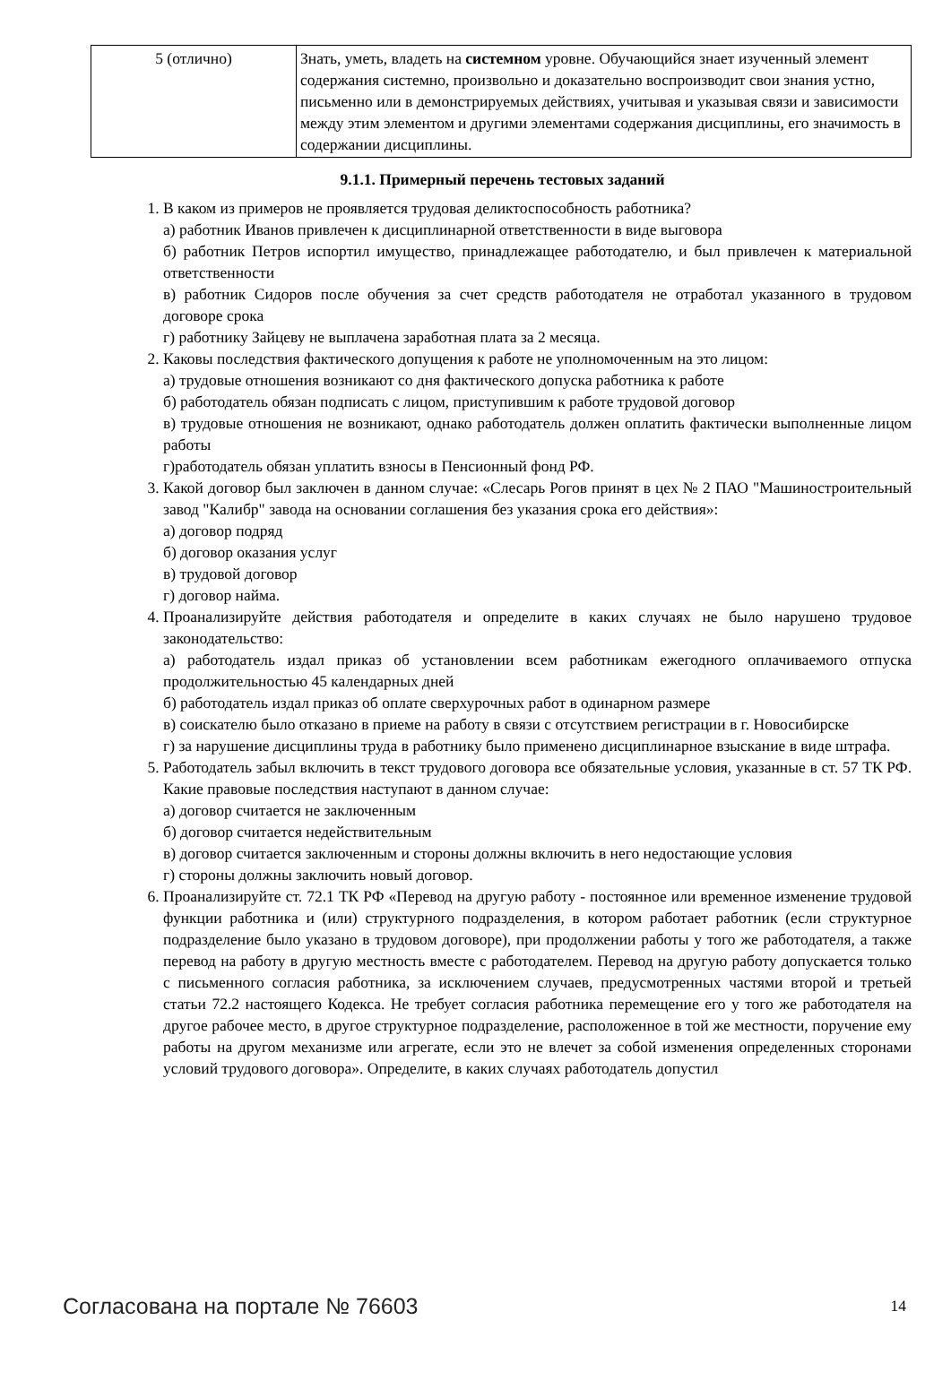| 5 (отлично) | Знать, уметь, владеть на системном уровне. Обучающийся знает изученный элемент содержания системно, произвольно и доказательно воспроизводит свои знания устно, письменно или в демонстрируемых действиях, учитывая и указывая связи и зависимости между этим элементом и другими элементами содержания дисциплины, его значимость в содержании дисциплины. |
9.1.1. Примерный перечень тестовых заданий
1. В каком из примеров не проявляется трудовая деликтоспособность работника?
а) работник Иванов привлечен к дисциплинарной ответственности в виде выговора
б) работник Петров испортил имущество, принадлежащее работодателю, и был привлечен к материальной ответственности
в) работник Сидоров после обучения за счет средств работодателя не отработал указанного в трудовом договоре срока
г) работнику Зайцеву не выплачена заработная плата за 2 месяца.
2. Каковы последствия фактического допущения к работе не уполномоченным на это лицом:
а) трудовые отношения возникают со дня фактического допуска работника к работе
б) работодатель обязан подписать с лицом, приступившим к работе трудовой договор
в) трудовые отношения не возникают, однако работодатель должен оплатить фактически выполненные лицом работы
г)работодатель обязан уплатить взносы в Пенсионный фонд РФ.
3. Какой договор был заключен в данном случае: «Слесарь Рогов принят в цех № 2 ПАО "Машиностроительный завод "Калибр" завода на основании соглашения без указания срока его действия»:
а) договор подряд
б) договор оказания услуг
в) трудовой договор
г) договор найма.
4. Проанализируйте действия работодателя и определите в каких случаях не было нарушено трудовое законодательство:
а) работодатель издал приказ об установлении всем работникам ежегодного оплачиваемого отпуска продолжительностью 45 календарных дней
б) работодатель издал приказ об оплате сверхурочных работ в одинарном размере
в) соискателю было отказано в приеме на работу в связи с отсутствием регистрации в г. Новосибирске
г) за нарушение дисциплины труда в работнику было применено дисциплинарное взыскание в виде штрафа.
5. Работодатель забыл включить в текст трудового договора все обязательные условия, указанные в ст. 57 ТК РФ. Какие правовые последствия наступают в данном случае:
а) договор считается не заключенным
б) договор считается недействительным
в) договор считается заключенным и стороны должны включить в него недостающие условия
г) стороны должны заключить новый договор.
6. Проанализируйте ст. 72.1 ТК РФ «Перевод на другую работу - постоянное или временное изменение трудовой функции работника и (или) структурного подразделения, в котором работает работник (если структурное подразделение было указано в трудовом договоре), при продолжении работы у того же работодателя, а также перевод на работу в другую местность вместе с работодателем. Перевод на другую работу допускается только с письменного согласия работника, за исключением случаев, предусмотренных частями второй и третьей статьи 72.2 настоящего Кодекса. Не требует согласия работника перемещение его у того же работодателя на другое рабочее место, в другое структурное подразделение, расположенное в той же местности, поручение ему работы на другом механизме или агрегате, если это не влечет за собой изменения определенных сторонами условий трудового договора». Определите, в каких случаях работодатель допустил
Согласована на портале № 76603 14